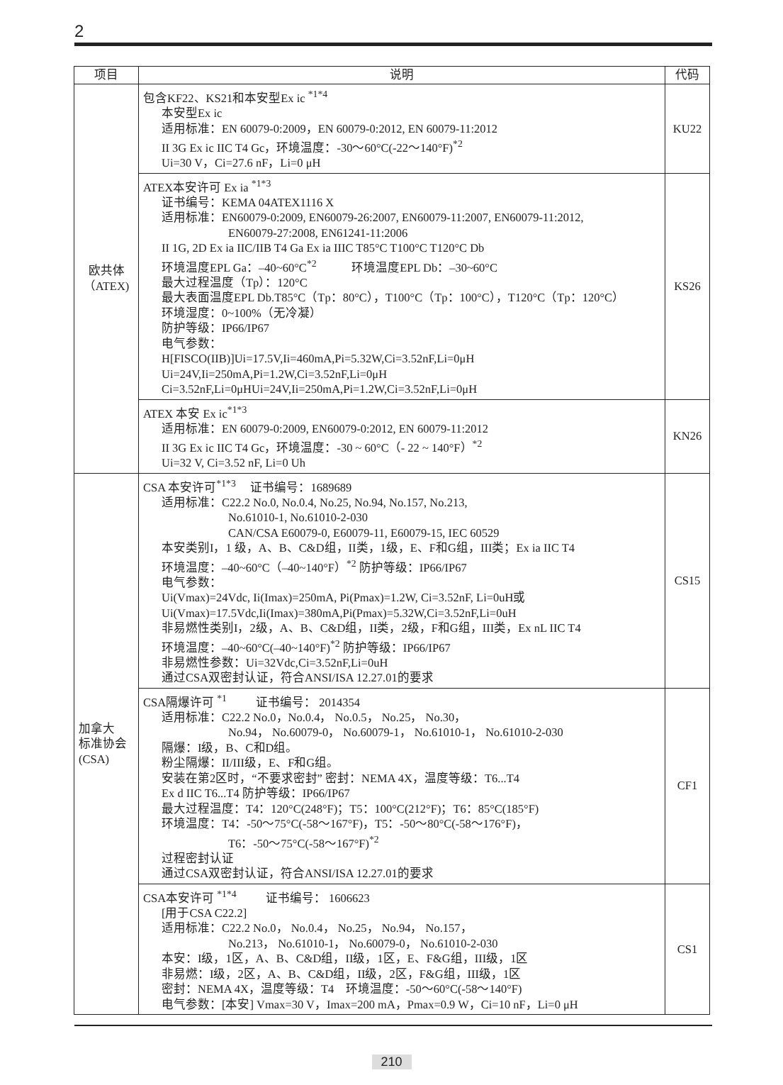2
| 项目 | 说明 | 代码 |
| --- | --- | --- |
| 欧共体 （ATEX) | 包含KF22、KS21和本安型Ex ic <sup>*1*4</sup> 本安型Ex ic 适用标准：EN 60079-0:2009，EN 60079-0:2012, EN 60079-11:2012 II 3G Ex ic IIC T4 Gc，环境温度：-30～60°C(-22～140°F)<sup>*2</sup> Ui=30 V，Ci=27.6 nF，Li=0 μH | KU22 |
| | ATEX本安许可 Ex ia <sup>*1*3</sup> 证书编号：KEMA 04ATEX1116 X 适用标准：EN60079-0:2009, EN60079-26:2007, EN60079-11:2007, EN60079-11:2012, EN60079-27:2008, EN61241-11:2006 II 1G, 2D Ex ia IIC/IIB T4 Ga Ex ia IIIC T85°C T100°C T120°C Db 环境温度EPL Ga：–40~60°C<sup>*2</sup> 环境温度EPL Db：–30~60°C 最大过程温度（Tp）：120°C 最大表面温度EPL Db.T85°C（Tp：80°C），T100°C（Tp：100°C），T120°C（Tp：120°C） 环境湿度：0~100%（无冷凝） 防护等级：IP66/IP67 电气参数： H[FISCO(IIB)]Ui=17.5V,Ii=460mA,Pi=5.32W,Ci=3.52nF,Li=0μH Ui=24V,Ii=250mA,Pi=1.2W,Ci=3.52nF,Li=0μH Ci=3.52nF,Li=0μHUi=24V,Ii=250mA,Pi=1.2W,Ci=3.52nF,Li=0μH | KS26 |
| | ATEX 本安 Ex ic<sup>*1*3</sup> 适用标准：EN 60079-0:2009, EN60079-0:2012, EN 60079-11:2012 II 3G Ex ic IIC T4 Gc，环境温度：-30 ~ 60°C（- 22 ~ 140°F）<sup>*2</sup> Ui=32 V, Ci=3.52 nF, Li=0 Uh | KN26 |
| 加拿大 标准协会 (CSA) | CSA 本安许可<sup>*1*3</sup> 证书编号：1689689 适用标准：C22.2 No.0, No.0.4, No.25, No.94, No.157, No.213, No.61010-1, No.61010-2-030 CAN/CSA E60079-0, E60079-11, E60079-15, IEC 60529 本安类别I，1 级，A、B、C&D组，II类，1级，E、F和G组，III类；Ex ia IIC T4 环境温度：–40~60°C（–40~140°F）<sup>*2</sup> 防护等级：IP66/IP67 电气参数： Ui(Vmax)=24Vdc, Ii(Imax)=250mA, Pi(Pmax)=1.2W, Ci=3.52nF, Li=0uH或 Ui(Vmax)=17.5Vdc,Ii(Imax)=380mA,Pi(Pmax)=5.32W,Ci=3.52nF,Li=0uH 非易燃性类别I，2级，A、B、C&D组，II类，2级，F和G组，III类，Ex nL IIC T4 环境温度：–40~60°C(–40~140°F)<sup>*2</sup> 防护等级：IP66/IP67 非易燃性参数：Ui=32Vdc,Ci=3.52nF,Li=0uH 通过CSA双密封认证，符合ANSI/ISA 12.27.01的要求 | CS15 |
| | CSA隔爆许可 <sup>*1</sup> 证书编号： 2014354 适用标准：C22.2 No.0，No.0.4， No.0.5， No.25， No.30， No.94， No.60079-0， No.60079-1， No.61010-1， No.61010-2-030 隔爆：I级，B、C和D组。 粉尘隔爆：II/III级，E、F和G组。 安装在第2区时，“不要求密封” 密封：NEMA 4X，温度等级：T6...T4 Ex d IIC T6...T4 防护等级：IP66/IP67 最大过程温度：T4：120°C(248°F)；T5：100°C(212°F)；T6：85°C(185°F) 环境温度：T4：-50～75°C(-58～167°F)，T5：-50～80°C(-58～176°F)， T6：-50～75°C(-58～167°F)<sup>*2</sup> 过程密封认证 通过CSA双密封认证，符合ANSI/ISA 12.27.01的要求 | CF1 |
| | CSA本安许可 <sup>*1*4</sup> 证书编号： 1606623 [用于CSA C22.2] 适用标准：C22.2 No.0， No.0.4， No.25， No.94， No.157， No.213， No.61010-1， No.60079-0， No.61010-2-030 本安：I级，1区，A、B、C&D组，II级，1区，E、F&G组，III级，1区 非易燃：I级，2区，A、B、C&D组，II级，2区，F&G组，III级，1区 密封：NEMA 4X，温度等级：T4 环境温度：-50～60°C(-58～140°F) 电气参数：[本安] Vmax=30 V，Imax=200 mA，Pmax=0.9 W，Ci=10 nF，Li=0 μH | CS1 |
210